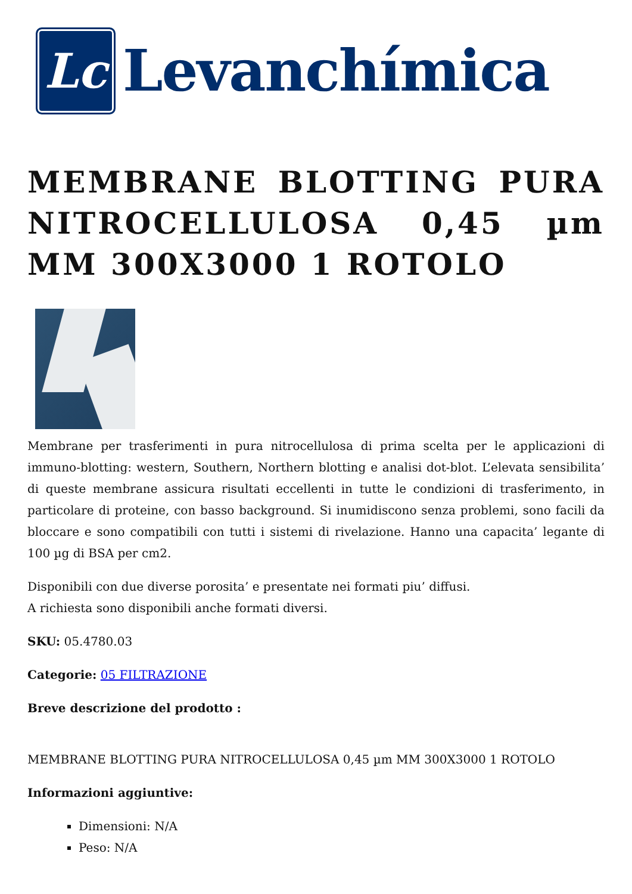Lc
Levanchímica
MEMBRANE BLOTTING PURA NITROCELLULOSA 0,45 µm MM 300X3000 1 ROTOLO
Membrane per trasferimenti in pura nitrocellulosa di prima scelta per le applicazioni di immuno-blotting: western, Southern, Northern blotting e analisi dot-blot. L’elevata sensibilita’ di queste membrane assicura risultati eccellenti in tutte le condizioni di trasferimento, in particolare di proteine, con basso background. Si inumidiscono senza problemi, sono facili da bloccare e sono compatibili con tutti i sistemi di rivelazione. Hanno una capacita’ legante di 100 µg di BSA per cm2.
Disponibili con due diverse porosita’ e presentate nei formati piu’ diffusi.
A richiesta sono disponibili anche formati diversi.
SKU: 05.4780.03
Categorie: 05 FILTRAZIONE
Breve descrizione del prodotto :
MEMBRANE BLOTTING PURA NITROCELLULOSA 0,45 µm MM 300X3000 1 ROTOLO
Informazioni aggiuntive:
Dimensioni: N/A
Peso: N/A